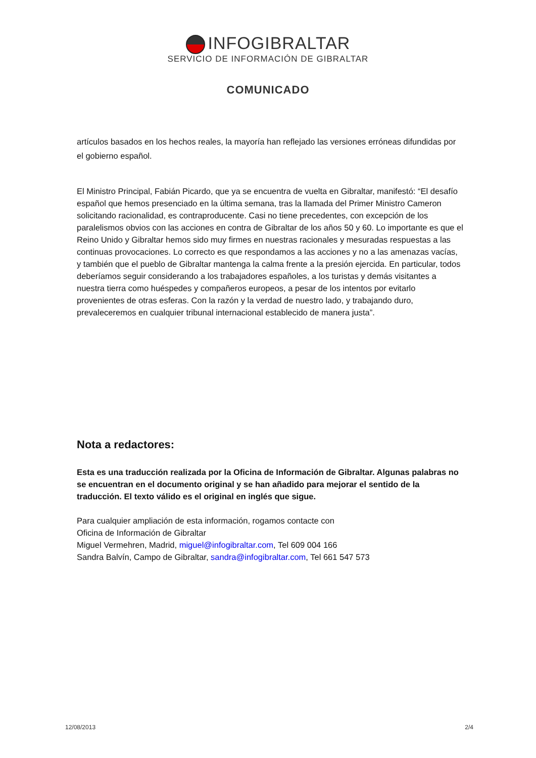INFOGIBRALTAR
SERVICIO DE INFORMACIÓN DE GIBRALTAR
COMUNICADO
artículos basados en los hechos reales, la mayoría han reflejado las versiones erróneas difundidas por el gobierno español.
El Ministro Principal, Fabián Picardo, que ya se encuentra de vuelta en Gibraltar, manifestó: “El desafío español que hemos presenciado en la última semana, tras la llamada del Primer Ministro Cameron solicitando racionalidad, es contraproducente. Casi no tiene precedentes, con excepción de los paralelismos obvios con las acciones en contra de Gibraltar de los años 50 y 60. Lo importante es que el Reino Unido y Gibraltar hemos sido muy firmes en nuestras racionales y mesuradas respuestas a las continuas provocaciones. Lo correcto es que respondamos a las acciones y no a las amenazas vacías, y también que el pueblo de Gibraltar mantenga la calma frente a la presión ejercida. En particular, todos deberíamos seguir considerando a los trabajadores españoles, a los turistas y demás visitantes a nuestra tierra como huéspedes y compañeros europeos, a pesar de los intentos por evitarlo provenientes de otras esferas. Con la razón y la verdad de nuestro lado, y trabajando duro, prevaleceremos en cualquier tribunal internacional establecido de manera justa”.
Nota a redactores:
Esta es una traducción realizada por la Oficina de Información de Gibraltar. Algunas palabras no se encuentran en el documento original y se han añadido para mejorar el sentido de la traducción. El texto válido es el original en inglés que sigue.
Para cualquier ampliación de esta información, rogamos contacte con
Oficina de Información de Gibraltar
Miguel Vermehren, Madrid, miguel@infogibraltar.com, Tel 609 004 166
Sandra Balvín, Campo de Gibraltar, sandra@infogibraltar.com, Tel 661 547 573
12/08/2013 2/4